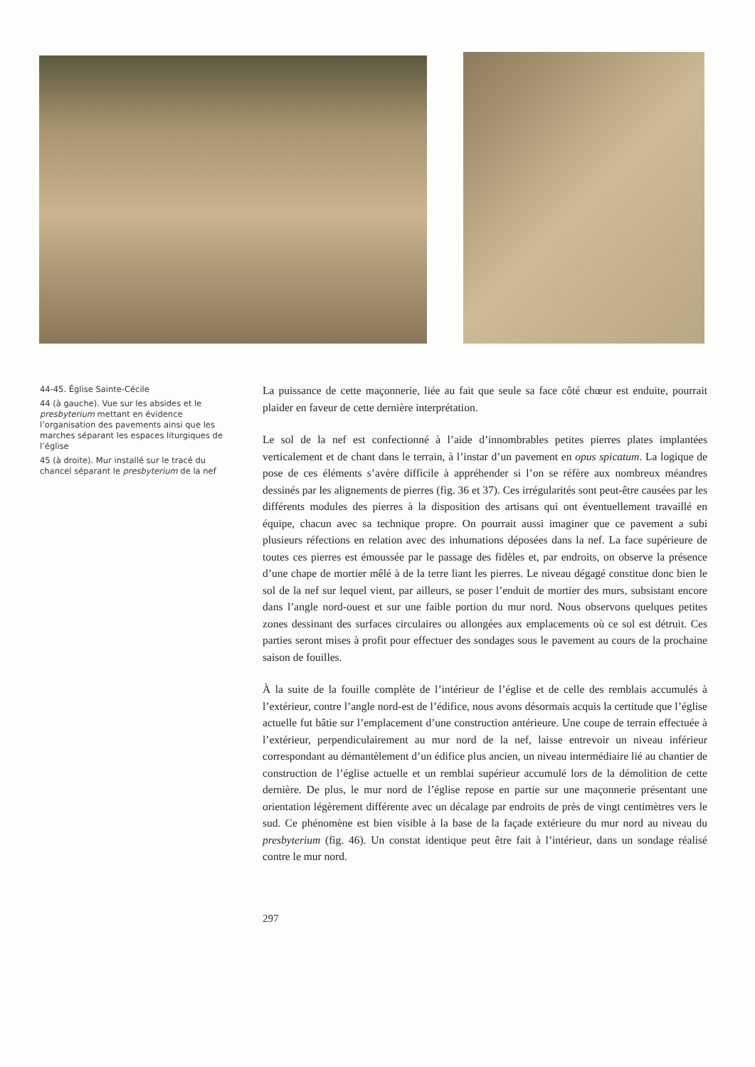44-45. Église Sainte-Cécile
44 (à gauche). Vue sur les absides et le presbyterium mettant en évidence l’organisation des pavements ainsi que les marches séparant les espaces liturgiques de l’église
45 (à droite). Mur installé sur le tracé du chancel séparant le presbyterium de la nef
La puissance de cette maçonnerie, liée au fait que seule sa face côté chœur est enduite, pourrait plaider en faveur de cette dernière interprétation.
Le sol de la nef est confectionné à l’aide d’innombrables petites pierres plates implantées verticalement et de chant dans le terrain, à l’instar d’un pavement en opus spicatum. La logique de pose de ces éléments s’avère difficile à appréhender si l’on se réfère aux nombreux méandres dessinés par les alignements de pierres (fig. 36 et 37). Ces irrégularités sont peut-être causées par les différents modules des pierres à la disposition des artisans qui ont éventuellement travaillé en équipe, chacun avec sa technique propre. On pourrait aussi imaginer que ce pavement a subi plusieurs réfections en relation avec des inhumations déposées dans la nef. La face supérieure de toutes ces pierres est émoussée par le passage des fidèles et, par endroits, on observe la présence d’une chape de mortier mêlé à de la terre liant les pierres. Le niveau dégagé constitue donc bien le sol de la nef sur lequel vient, par ailleurs, se poser l’enduit de mortier des murs, subsistant encore dans l’angle nord-ouest et sur une faible portion du mur nord. Nous observons quelques petites zones dessinant des surfaces circulaires ou allongées aux emplacements où ce sol est détruit. Ces parties seront mises à profit pour effectuer des sondages sous le pavement au cours de la prochaine saison de fouilles.
À la suite de la fouille complète de l’intérieur de l’église et de celle des remblais accumulés à l’extérieur, contre l’angle nord-est de l’édifice, nous avons désormais acquis la certitude que l’église actuelle fut bâtie sur l’emplacement d’une construction antérieure. Une coupe de terrain effectuée à l’extérieur, perpendiculairement au mur nord de la nef, laisse entrevoir un niveau inférieur correspondant au démantèlement d’un édifice plus ancien, un niveau intermédiaire lié au chantier de construction de l’église actuelle et un remblai supérieur accumulé lors de la démolition de cette dernière. De plus, le mur nord de l’église repose en partie sur une maçonnerie présentant une orientation légèrement différente avec un décalage par endroits de près de vingt centimètres vers le sud. Ce phénomène est bien visible à la base de la façade extérieure du mur nord au niveau du presbyterium (fig. 46). Un constat identique peut être fait à l’intérieur, dans un sondage réalisé contre le mur nord.
297